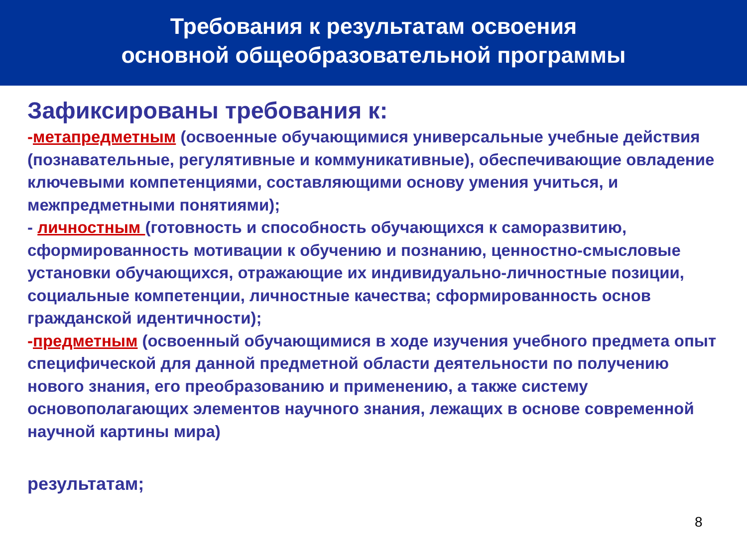Требования к результатам освоения
основной общеобразовательной программы
Зафиксированы требования к:
-метапредметным (освоенные обучающимися универсальные учебные действия (познавательные, регулятивные и коммуникативные), обеспечивающие овладение ключевыми компетенциями, составляющими основу умения учиться, и межпредметными понятиями);
- личностным (готовность и способность обучающихся к саморазвитию, сформированность мотивации к обучению и познанию, ценностно-смысловые установки обучающихся, отражающие их индивидуально-личностные позиции, социальные компетенции, личностные качества; сформированность основ гражданской идентичности);
-предметным (освоенный обучающимися в ходе изучения учебного предмета опыт специфической для данной предметной области деятельности по получению нового знания, его преобразованию и применению, а также систему основополагающих элементов научного знания, лежащих в основе современной научной картины мира)
результатам;
8